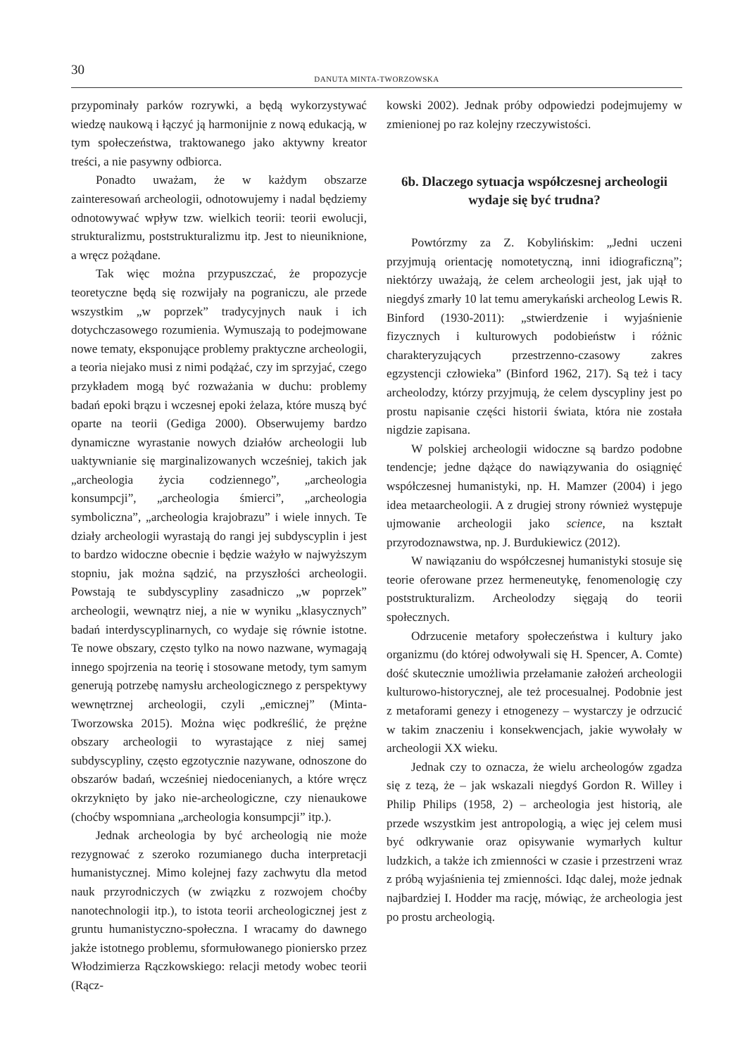30
DANUTA MINTA-TWORZOWSKA
przypominały parków rozrywki, a będą wykorzystywać wiedzę naukową i łączyć ją harmonijnie z nową edukacją, w tym społeczeństwa, traktowanego jako aktywny kreator treści, a nie pasywny odbiorca.
Ponadto uważam, że w każdym obszarze zainteresowań archeologii, odnotowujemy i nadal będziemy odnotowywać wpływ tzw. wielkich teorii: teorii ewolucji, strukturalizmu, poststrukturalizmu itp. Jest to nieuniknione, a wręcz pożądane.
Tak więc można przypuszczać, że propozycje teoretyczne będą się rozwijały na pograniczu, ale przede wszystkim „w poprzek” tradycyjnych nauk i ich dotychczasowego rozumienia. Wymuszają to podejmowane nowe tematy, eksponujące problemy praktyczne archeologii, a teoria niejako musi z nimi podążać, czy im sprzyjać, czego przykładem mogą być rozważania w duchu: problemy badań epoki brązu i wczesnej epoki żelaza, które muszą być oparte na teorii (Gediga 2000). Obserwujemy bardzo dynamiczne wyrastanie nowych działów archeologii lub uaktywnianie się marginalizowanych wcześniej, takich jak „archeologia życia codziennego”, „archeologia konsumpcji”, „archeologia śmierci”, „archeologia symboliczna”, „archeologia krajobrazu” i wiele innych. Te działy archeologii wyrastają do rangi jej subdyscyplin i jest to bardzo widoczne obecnie i będzie ważyło w najwyższym stopniu, jak można sądzić, na przyszłości archeologii. Powstają te subdyscypliny zasadniczo „w poprzek” archeologii, wewnątrz niej, a nie w wyniku „klasycznych” badań interdyscyplinarnych, co wydaje się równie istotne. Te nowe obszary, często tylko na nowo nazwane, wymagają innego spojrzenia na teorię i stosowane metody, tym samym generują potrzebę namysłu archeologicznego z perspektywy wewnętrznej archeologii, czyli „emicznej” (Minta-Tworzowska 2015). Można więc podkreślić, że prężne obszary archeologii to wyrastające z niej samej subdyscypliny, często egzotycznie nazywane, odnoszone do obszarów badań, wcześniej niedocenianych, a które wręcz okrzyknięto by jako nie-archeologiczne, czy nienaukowe (choćby wspomniana „archeologia konsumpcji” itp.).
Jednak archeologia by być archeologią nie może rezygnować z szeroko rozumianego ducha interpretacji humanistycznej. Mimo kolejnej fazy zachwytu dla metod nauk przyrodniczych (w związku z rozwojem choćby nanotechnologii itp.), to istota teorii archeologicznej jest z gruntu humanistyczno-społeczna. I wracamy do dawnego jakże istotnego problemu, sformułowanego pioniersko przez Włodzimierza Rączkowskiego: relacji metody wobec teorii (Rącz-
kowski 2002). Jednak próby odpowiedzi podejmujemy w zmienionej po raz kolejny rzeczywistości.
6b. Dlaczego sytuacja współczesnej archeologii wydaje się być trudna?
Powtórzmy za Z. Kobylińskim: „Jedni uczeni przyjmują orientację nomotetyczną, inni idiograficzną”; niektórzy uważają, że celem archeologii jest, jak ujął to niegdyś zmarły 10 lat temu amerykański archeolog Lewis R. Binford (1930-2011): „stwierdzenie i wyjaśnienie fizycznych i kulturowych podobieństw i różnic charakteryzujących przestrzenno-czasowy zakres egzystencji człowieka” (Binford 1962, 217). Są też i tacy archeolodzy, którzy przyjmują, że celem dyscypliny jest po prostu napisanie części historii świata, która nie została nigdzie zapisana.
W polskiej archeologii widoczne są bardzo podobne tendencje; jedne dążące do nawiązywania do osiągnięć współczesnej humanistyki, np. H. Mamzer (2004) i jego idea metaarcheologii. A z drugiej strony również występuje ujmowanie archeologii jako science, na kształt przyrodoznawstwa, np. J. Burdukiewicz (2012).
W nawiązaniu do współczesnej humanistyki stosuje się teorie oferowane przez hermeneutykę, fenomenologię czy poststrukturalizm. Archeolodzy sięgają do teorii społecznych.
Odrzucenie metafory społeczeństwa i kultury jako organizmu (do której odwoływali się H. Spencer, A. Comte) dość skutecznie umożliwia przełamanie założeń archeologii kulturowo-historycznej, ale też procesualnej. Podobnie jest z metaforami genezy i etnogenezy – wystarczy je odrzucić w takim znaczeniu i konsekwencjach, jakie wywołały w archeologii XX wieku.
Jednak czy to oznacza, że wielu archeologów zgadza się z tezą, że – jak wskazali niegdyś Gordon R. Willey i Philip Philips (1958, 2) – archeologia jest historią, ale przede wszystkim jest antropologią, a więc jej celem musi być odkrywanie oraz opisywanie wymarłych kultur ludzkich, a także ich zmienności w czasie i przestrzeni wraz z próbą wyjaśnienia tej zmienności. Idąc dalej, może jednak najbardziej I. Hodder ma rację, mówiąc, że archeologia jest po prostu archeologią.